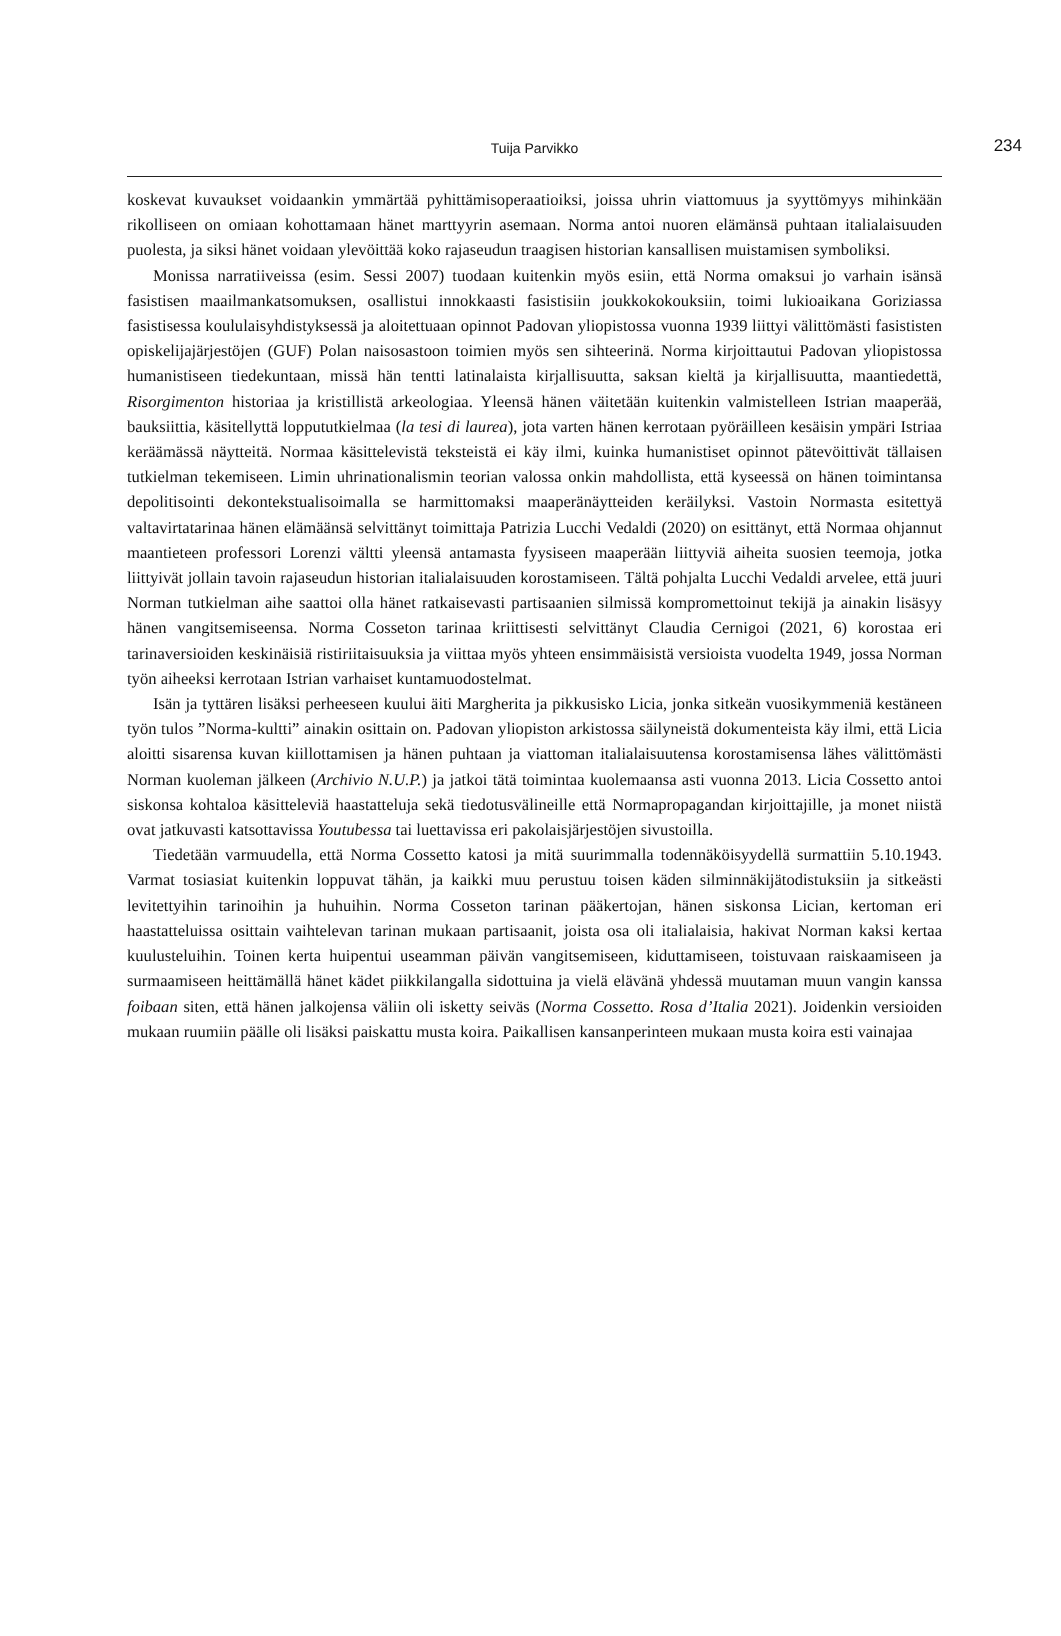Tuija Parvikko
234
koskevat kuvaukset voidaankin ymmärtää pyhittämisoperaatioiksi, joissa uhrin viattomuus ja syyttömyys mihinkään rikolliseen on omiaan kohottamaan hänet marttyyrin asemaan. Norma antoi nuoren elämänsä puhtaan italialaisuuden puolesta, ja siksi hänet voidaan ylevöittää koko rajaseudun traagisen historian kansallisen muistamisen symboliksi.
Monissa narratiiveissa (esim. Sessi 2007) tuodaan kuitenkin myös esiin, että Norma omaksui jo varhain isänsä fasistisen maailmankatsomuksen, osallistui innokkaasti fasistisiin joukkokokouksiin, toimi lukioaikana Goriziassa fasistisessa koululaisyhdistyksessä ja aloitettuaan opinnot Padovan yliopistossa vuonna 1939 liittyi välittömästi fasististen opiskelijajärjestöjen (GUF) Polan naisosastoon toimien myös sen sihteerinä. Norma kirjoittautui Padovan yliopistossa humanistiseen tiedekuntaan, missä hän tentti latinalaista kirjallisuutta, saksan kieltä ja kirjallisuutta, maantiedettä, Risorgimenton historiaa ja kristillistä arkeologiaa. Yleensä hänen väitetään kuitenkin valmistelleen Istrian maaperää, bauksiittia, käsitellyttä loppututkielmaa (la tesi di laurea), jota varten hänen kerrotaan pyöräilleen kesäisin ympäri Istriaa keräämässä näytteitä. Normaa käsittelevistä teksteistä ei käy ilmi, kuinka humanistiset opinnot pätevöittivät tällaisen tutkielman tekemiseen. Limin uhrinationalismin teorian valossa onkin mahdollista, että kyseessä on hänen toimintansa depolitisointi dekontekstualisoimalla se harmittomaksi maaperänäytteiden keräilyksi. Vastoin Normasta esitettyä valtavirtatarinaa hänen elämäänsä selvittänyt toimittaja Patrizia Lucchi Vedaldi (2020) on esittänyt, että Normaa ohjannut maantieteen professori Lorenzi vältti yleensä antamasta fyysiseen maaperään liittyviä aiheita suosien teemoja, jotka liittyivät jollain tavoin rajaseudun historian italialaisuuden korostamiseen. Tältä pohjalta Lucchi Vedaldi arvelee, että juuri Norman tutkielman aihe saattoi olla hänet ratkaisevasti partisaanien silmissä kompromettoinut tekijä ja ainakin lisäsyy hänen vangitsemiseensa. Norma Cosseton tarinaa kriittisesti selvittänyt Claudia Cernigoi (2021, 6) korostaa eri tarinaversioiden keskinäisiä ristiriitaisuuksia ja viittaa myös yhteen ensimmäisistä versioista vuodelta 1949, jossa Norman työn aiheeksi kerrotaan Istrian varhaiset kuntamuodostelmat.
Isän ja tyttären lisäksi perheeseen kuului äiti Margherita ja pikkusisko Licia, jonka sitkeän vuosikymmeniä kestäneen työn tulos ”Norma-kultti” ainakin osittain on. Padovan yliopiston arkistossa säilyneistä dokumenteista käy ilmi, että Licia aloitti sisarensa kuvan kiillottamisen ja hänen puhtaan ja viattoman italialaisuutensa korostamisensa lähes välittömästi Norman kuoleman jälkeen (Archivio N.U.P.) ja jatkoi tätä toimintaa kuolemaansa asti vuonna 2013. Licia Cossetto antoi siskonsa kohtaloa käsitteleviä haastatteluja sekä tiedotusvälineille että Normapropagandan kirjoittajille, ja monet niistä ovat jatkuvasti katsottavissa Youtubessa tai luettavissa eri pakolaisjärjestöjen sivustoilla.
Tiedetään varmuudella, että Norma Cossetto katosi ja mitä suurimmalla todennäköisyydellä surmattiin 5.10.1943. Varmat tosiasiat kuitenkin loppuvat tähän, ja kaikki muu perustuu toisen käden silminnäkijätodistuksiin ja sitkeästi levitettyihin tarinoihin ja huhuihin. Norma Cosseton tarinan pääkertojan, hänen siskonsa Lician, kertoman eri haastatteluissa osittain vaihtelevan tarinan mukaan partisaanit, joista osa oli italialaisia, hakivat Norman kaksi kertaa kuulusteluihin. Toinen kerta huipentui useamman päivän vangitsemiseen, kiduttamiseen, toistuvaan raiskaamiseen ja surmaamiseen heittämällä hänet kädet piikkilangalla sidottuina ja vielä elävänä yhdessä muutaman muun vangin kanssa foibaan siten, että hänen jalkojensa väliin oli isketty seiväs (Norma Cossetto. Rosa d’Italia 2021). Joidenkin versioiden mukaan ruumiin päälle oli lisäksi paiskattu musta koira. Paikallisen kansanperinteen mukaan musta koira esti vainajaa